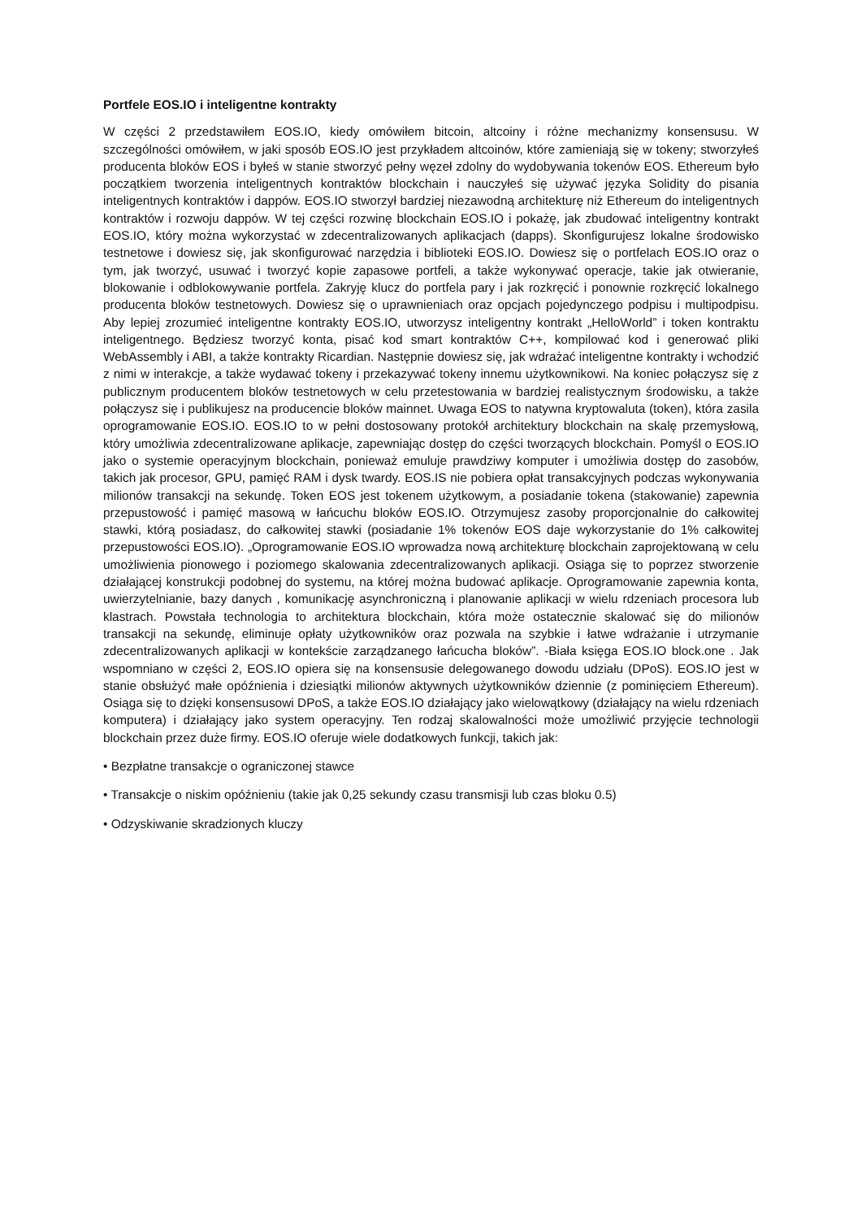Portfele EOS.IO i inteligentne kontrakty
W części 2 przedstawiłem EOS.IO, kiedy omówiłem bitcoin, altcoiny i różne mechanizmy konsensusu. W szczególności omówiłem, w jaki sposób EOS.IO jest przykładem altcoinów, które zamieniają się w tokeny; stworzyłeś producenta bloków EOS i byłeś w stanie stworzyć pełny węzeł zdolny do wydobywania tokenów EOS. Ethereum było początkiem tworzenia inteligentnych kontraktów blockchain i nauczyłeś się używać języka Solidity do pisania inteligentnych kontraktów i dappów. EOS.IO stworzył bardziej niezawodną architekturę niż Ethereum do inteligentnych kontraktów i rozwoju dappów. W tej części rozwinę blockchain EOS.IO i pokażę, jak zbudować inteligentny kontrakt EOS.IO, który można wykorzystać w zdecentralizowanych aplikacjach (dapps). Skonfigurujesz lokalne środowisko testnetowe i dowiesz się, jak skonfigurować narzędzia i biblioteki EOS.IO. Dowiesz się o portfelach EOS.IO oraz o tym, jak tworzyć, usuwać i tworzyć kopie zapasowe portfeli, a także wykonywać operacje, takie jak otwieranie, blokowanie i odblokowywanie portfela. Zakryję klucz do portfela pary i jak rozkręcić i ponownie rozkręcić lokalnego producenta bloków testnetowych. Dowiesz się o uprawnieniach oraz opcjach pojedynczego podpisu i multipodpisu. Aby lepiej zrozumieć inteligentne kontrakty EOS.IO, utworzysz inteligentny kontrakt „HelloWorld” i token kontraktu inteligentnego. Będziesz tworzyć konta, pisać kod smart kontraktów C++, kompilować kod i generować pliki WebAssembly i ABI, a także kontrakty Ricardian. Następnie dowiesz się, jak wdrażać inteligentne kontrakty i wchodzić z nimi w interakcje, a także wydawać tokeny i przekazywać tokeny innemu użytkownikowi. Na koniec połączysz się z publicznym producentem bloków testnetowych w celu przetestowania w bardziej realistycznym środowisku, a także połączysz się i publikujesz na producencie bloków mainnet. Uwaga EOS to natywna kryptowaluta (token), która zasila oprogramowanie EOS.IO. EOS.IO to w pełni dostosowany protokół architektury blockchain na skalę przemysłową, który umożliwia zdecentralizowane aplikacje, zapewniając dostęp do części tworzących blockchain. Pomyśl o EOS.IO jako o systemie operacyjnym blockchain, ponieważ emuluje prawdziwy komputer i umożliwia dostęp do zasobów, takich jak procesor, GPU, pamięć RAM i dysk twardy. EOS.IS nie pobiera opłat transakcyjnych podczas wykonywania milionów transakcji na sekundę. Token EOS jest tokenem użytkowym, a posiadanie tokena (stakowanie) zapewnia przepustowość i pamięć masową w łańcuchu bloków EOS.IO. Otrzymujesz zasoby proporcjonalnie do całkowitej stawki, którą posiadasz, do całkowitej stawki (posiadanie 1% tokenów EOS daje wykorzystanie do 1% całkowitej przepustowości EOS.IO). „Oprogramowanie EOS.IO wprowadza nową architekturę blockchain zaprojektowaną w celu umożliwienia pionowego i poziomego skalowania zdecentralizowanych aplikacji. Osiąga się to poprzez stworzenie działającej konstrukcji podobnej do systemu, na której można budować aplikacje. Oprogramowanie zapewnia konta, uwierzytelnianie, bazy danych , komunikację asynchroniczną i planowanie aplikacji w wielu rdzeniach procesora lub klastrach. Powstała technologia to architektura blockchain, która może ostatecznie skalować się do milionów transakcji na sekundę, eliminuje opłaty użytkowników oraz pozwala na szybkie i łatwe wdrażanie i utrzymanie zdecentralizowanych aplikacji w kontekście zarządzanego łańcucha bloków”. -Biała księga EOS.IO block.one . Jak wspomniano w części 2, EOS.IO opiera się na konsensusie delegowanego dowodu udziału (DPoS). EOS.IO jest w stanie obsłużyć małe opóźnienia i dziesiątki milionów aktywnych użytkowników dziennie (z pominięciem Ethereum). Osiąga się to dzięki konsensusowi DPoS, a także EOS.IO działający jako wielowątkowy (działający na wielu rdzeniach komputera) i działający jako system operacyjny. Ten rodzaj skalowalności może umożliwić przyjęcie technologii blockchain przez duże firmy. EOS.IO oferuje wiele dodatkowych funkcji, takich jak:
• Bezpłatne transakcje o ograniczonej stawce
• Transakcje o niskim opóźnieniu (takie jak 0,25 sekundy czasu transmisji lub czas bloku 0.5)
• Odzyskiwanie skradzionych kluczy